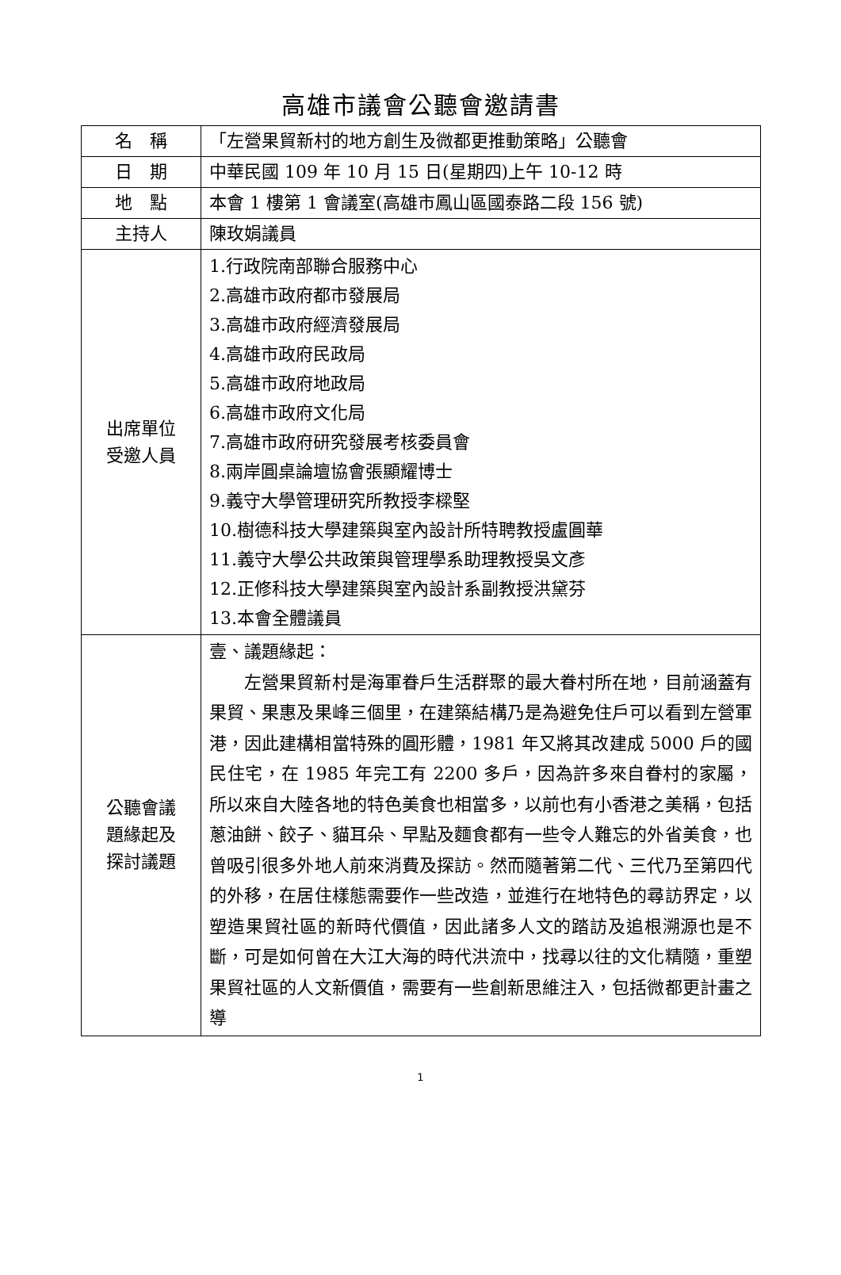高雄市議會公聽會邀請書
| 名 稱 | 「左營果貿新村的地方創生及微都更推動策略」公聽會 |
| 日 期 | 中華民國 109 年 10 月 15 日(星期四)上午 10-12 時 |
| 地 點 | 本會 1 樓第 1 會議室(高雄市鳳山區國泰路二段 156 號) |
| 主持人 | 陳玫娟議員 |
| 出席單位 受邀人員 | 1.行政院南部聯合服務中心 2.高雄市政府都市發展局 3.高雄市政府經濟發展局 4.高雄市政府民政局 5.高雄市政府地政局 6.高雄市政府文化局 7.高雄市政府研究發展考核委員會 8.兩岸圓桌論壇協會張顯耀博士 9.義守大學管理研究所教授李樑堅 10.樹德科技大學建築與室內設計所特聘教授盧圓華 11.義守大學公共政策與管理學系助理教授吳文彥 12.正修科技大學建築與室內設計系副教授洪黛芬 13.本會全體議員 |
| 公聽會議 題緣起及 探討議題 | 壹、議題緣起： 左營果貿新村是海軍眷戶生活群聚的最大眷村所在地，目前涵蓋有果貿、果惠及果峰三個里，在建築結構乃是為避免住戶可以看到左營軍港，因此建構相當特殊的圓形體，1981 年又將其改建成 5000 戶的國民住宅，在 1985 年完工有 2200 多戶，因為許多來自眷村的家屬，所以來自大陸各地的特色美食也相當多，以前也有小香港之美稱，包括蔥油餅、餃子、貓耳朵、早點及麵食都有一些令人難忘的外省美食，也曾吸引很多外地人前來消費及探訪。然而隨著第二代、三代乃至第四代的外移，在居住樣態需要作一些改造，並進行在地特色的尋訪界定，以塑造果貿社區的新時代價值，因此諸多人文的踏訪及追根溯源也是不斷，可是如何曾在大江大海的時代洪流中，找尋以往的文化精隨，重塑果貿社區的人文新價值，需要有一些創新思維注入，包括微都更計畫之導 |
1